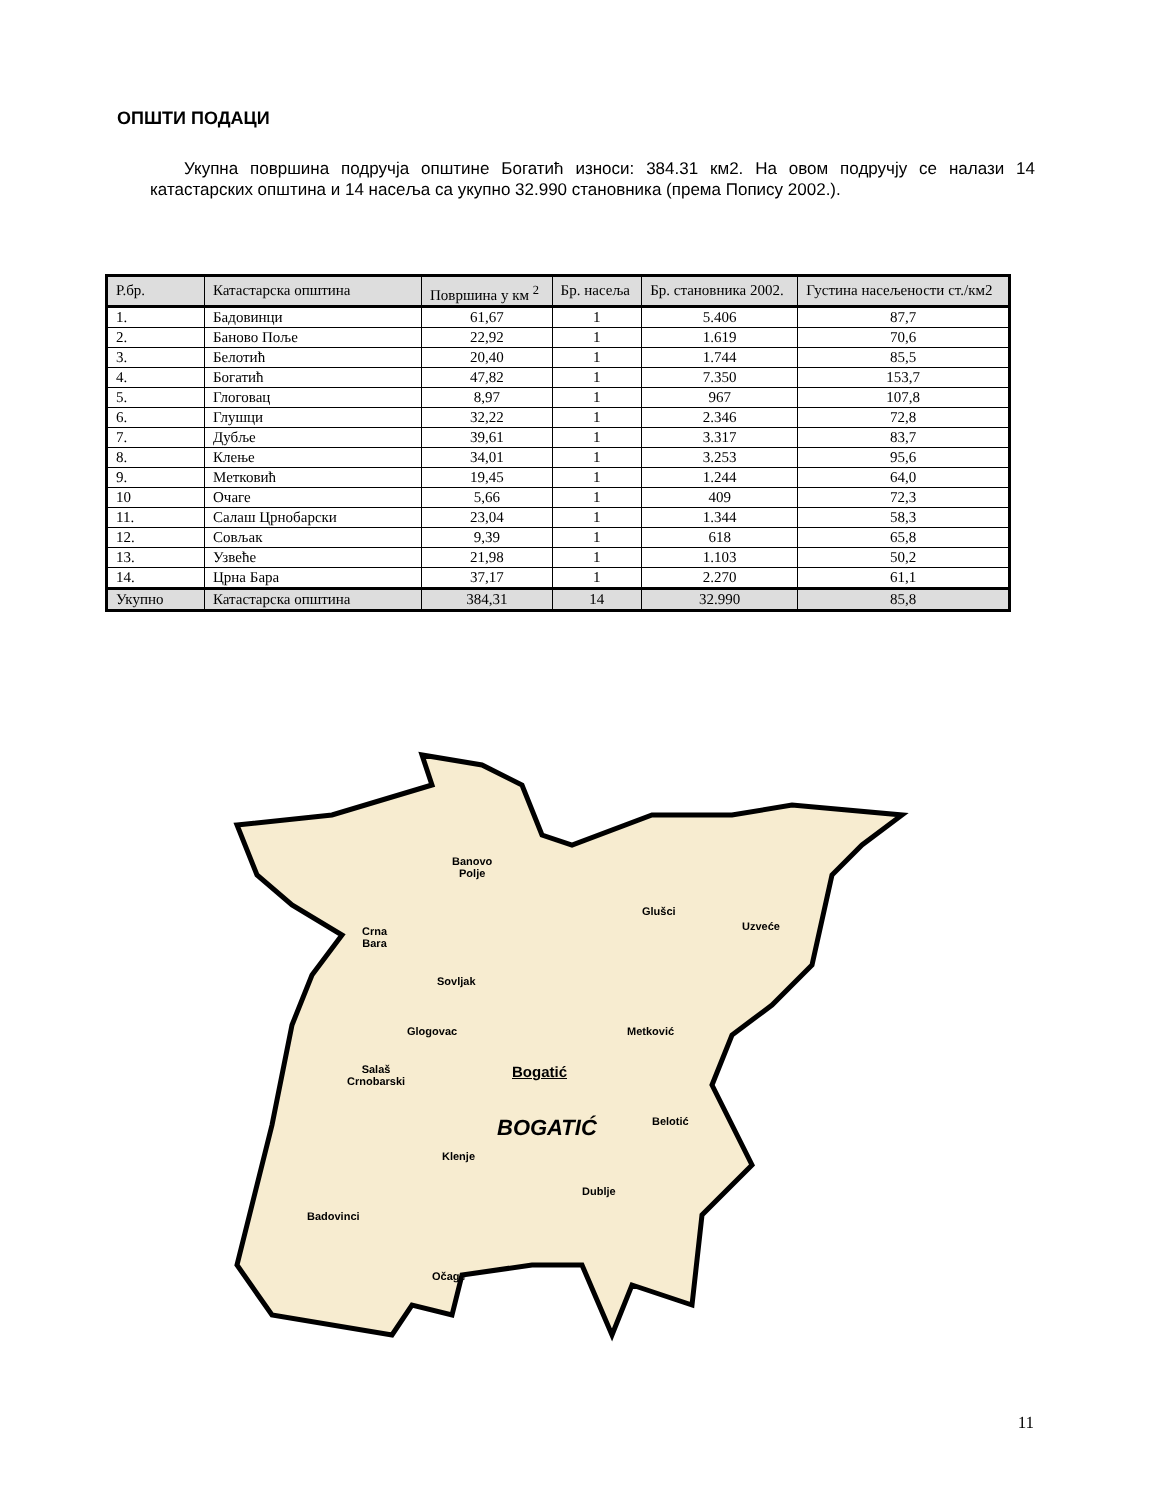ОПШТИ ПОДАЦИ
Укупна површина подручја општине Богатић износи: 384.31 км2. На овом подручју се налази 14 катастарских општина и 14 насеља са укупно 32.990 становника (према Попису 2002.).
| Р.бр. | Катастарска општина | Површина у км <sup>2</sup> | Бр. насеља | Бр. становника 2002. | Густина насељености ст./км2 |
| --- | --- | --- | --- | --- | --- |
| 1. | Бадовинци | 61,67 | 1 | 5.406 | 87,7 |
| 2. | Баново Поље | 22,92 | 1 | 1.619 | 70,6 |
| 3. | Белотић | 20,40 | 1 | 1.744 | 85,5 |
| 4. | Богатић | 47,82 | 1 | 7.350 | 153,7 |
| 5. | Глоговац | 8,97 | 1 | 967 | 107,8 |
| 6. | Глушци | 32,22 | 1 | 2.346 | 72,8 |
| 7. | Дубље | 39,61 | 1 | 3.317 | 83,7 |
| 8. | Клење | 34,01 | 1 | 3.253 | 95,6 |
| 9. | Метковић | 19,45 | 1 | 1.244 | 64,0 |
| 10 | Очаге | 5,66 | 1 | 409 | 72,3 |
| 11. | Салаш Црнобарски | 23,04 | 1 | 1.344 | 58,3 |
| 12. | Совљак | 9,39 | 1 | 618 | 65,8 |
| 13. | Узвеће | 21,98 | 1 | 1.103 | 50,2 |
| 14. | Црна Бара | 37,17 | 1 | 2.270 | 61,1 |
| Укупно | Катастарска општина | 384,31 | 14 | 32.990 | 85,8 |
Banovo
Polje
Glušci
Uzveće Crna
Bara
Sovljak
Glogovac Metković
Bogatić Salaš
Crnobarski
BOGATIĆ Belotić
Klenje
Dublje
Badovinci
Očage
11